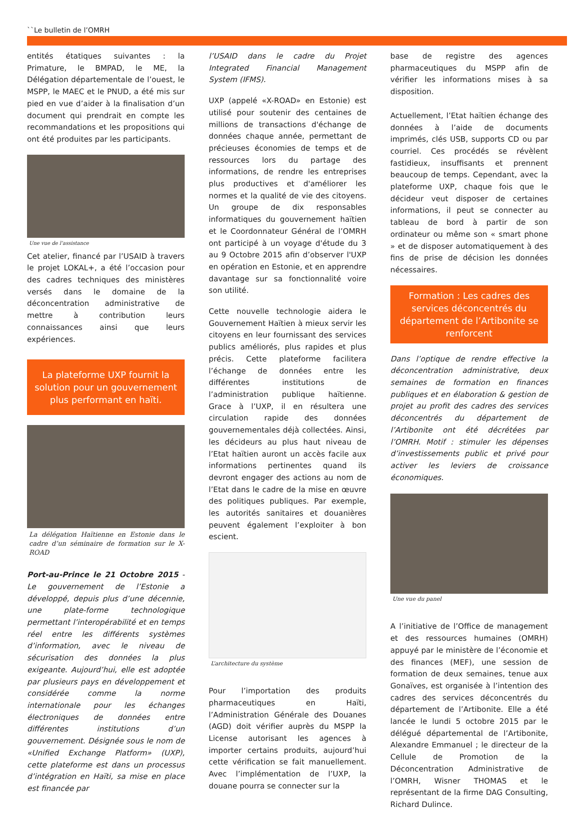``Le bulletin de l’OMRH
entités étatiques suivantes : la Primature, le BMPAD, le ME, la Délégation départementale de l’ouest, le MSPP, le MAEC et le PNUD, a été mis sur pied en vue d’aider à la finalisation d’un document qui prendrait en compte les recommandations et les propositions qui ont été produites par les participants.
Une vue de l’assistance
Cet atelier, financé par l’USAID à travers le projet LOKAL+, a été l’occasion pour des cadres techniques des ministères versés dans le domaine de la déconcentration administrative de mettre à contribution leurs connaissances ainsi que leurs expériences.
La plateforme UXP fournit la solution pour un gouvernement plus performant en haïti.
La délégation Haïtienne en Estonie dans le cadre d’un séminaire de formation sur le X-ROAD
Port-au-Prince le 21 Octobre 2015 - Le gouvernement de l’Estonie a développé, depuis plus d’une décennie, une plate-forme technologique permettant l’interopérabilité et en temps réel entre les différents systèmes d’information, avec le niveau de sécurisation des données la plus exigeante. Aujourd’hui, elle est adoptée par plusieurs pays en développement et considérée comme la norme internationale pour les échanges électroniques de données entre différentes institutions d’un gouvernement. Désignée sous le nom de «Unified Exchange Platform» (UXP), cette plateforme est dans un processus d’intégration en Haïti, sa mise en place est financée par
l’USAID dans le cadre du Projet Integrated Financial Management System (IFMS).
UXP (appelé «X-ROAD» en Estonie) est utilisé pour soutenir des centaines de millions de transactions d'échange de données chaque année, permettant de précieuses économies de temps et de ressources lors du partage des informations, de rendre les entreprises plus productives et d'améliorer les normes et la qualité de vie des citoyens. Un groupe de dix responsables informatiques du gouvernement haïtien et le Coordonnateur Général de l’OMRH ont participé à un voyage d'étude du 3 au 9 Octobre 2015 afin d’observer l'UXP en opération en Estonie, et en apprendre davantage sur sa fonctionnalité voire son utilité.
Cette nouvelle technologie aidera le Gouvernement Haïtien à mieux servir les citoyens en leur fournissant des services publics améliorés, plus rapides et plus précis. Cette plateforme facilitera l’échange de données entre les différentes institutions de l’administration publique haïtienne. Grace à l’UXP, il en résultera une circulation rapide des données gouvernementales déjà collectées. Ainsi, les décideurs au plus haut niveau de l’Etat haïtien auront un accès facile aux informations pertinentes quand ils devront engager des actions au nom de l’Etat dans le cadre de la mise en œuvre des politiques publiques. Par exemple, les autorités sanitaires et douanières peuvent également l’exploiter à bon escient.
L’architecture du système
Pour l’importation des produits pharmaceutiques en Haïti, l’Administration Générale des Douanes (AGD) doit vérifier auprès du MSPP la License autorisant les agences à importer certains produits, aujourd’hui cette vérification se fait manuellement. Avec l’implémentation de l’UXP, la douane pourra se connecter sur la
base de registre des agences pharmaceutiques du MSPP afin de vérifier les informations mises à sa disposition.
Actuellement, l’Etat haïtien échange des données à l’aide de documents imprimés, clés USB, supports CD ou par courriel. Ces procédés se révèlent fastidieux, insuffisants et prennent beaucoup de temps. Cependant, avec la plateforme UXP, chaque fois que le décideur veut disposer de certaines informations, il peut se connecter au tableau de bord à partir de son ordinateur ou même son « smart phone » et de disposer automatiquement à des fins de prise de décision les données nécessaires.
Formation : Les cadres des services déconcentrés du département de l’Artibonite se renforcent
Dans l’optique de rendre effective la déconcentration administrative, deux semaines de formation en finances publiques et en élaboration & gestion de projet au profit des cadres des services déconcentrés du département de l’Artibonite ont été décrétées par l’OMRH. Motif : stimuler les dépenses d’investissements public et privé pour activer les leviers de croissance économiques.
Une vue du panel
A l’initiative de l’Office de management et des ressources humaines (OMRH) appuyé par le ministère de l’économie et des finances (MEF), une session de formation de deux semaines, tenue aux Gonaïves, est organisée à l’intention des cadres des services déconcentrés du département de l’Artibonite. Elle a été lancée le lundi 5 octobre 2015 par le délégué départemental de l’Artibonite, Alexandre Emmanuel ; le directeur de la Cellule de Promotion de la Déconcentration Administrative de l’OMRH, Wisner THOMAS et le représentant de la firme DAG Consulting, Richard Dulince.